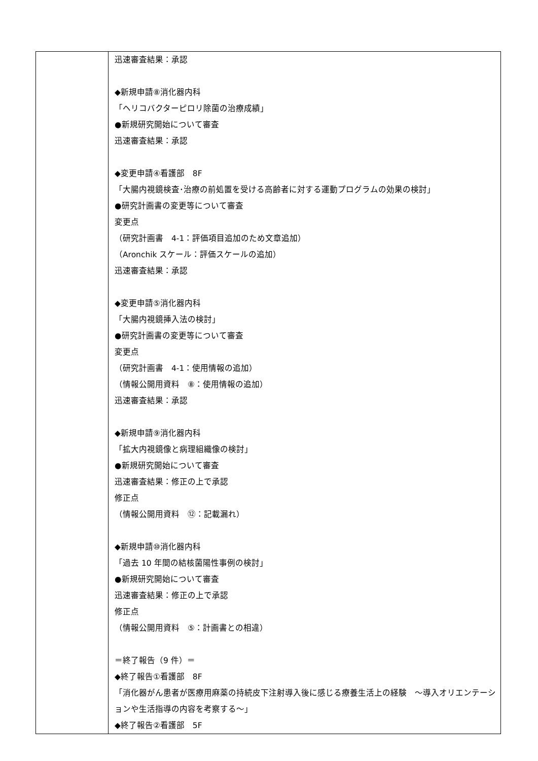| | 迅速審査結果：承認 ◆新規申請⑧消化器内科 「ヘリコバクターピロリ除菌の治療成績」 ●新規研究開始について審査 迅速審査結果：承認 ◆変更申請④看護部 8F 「大腸内視鏡検査･治療の前処置を受ける高齢者に対する運動プログラムの効果の検討」 ●研究計画書の変更等について審査 変更点 （研究計画書 4-1：評価項目追加のため文章追加） （Aronchik スケール：評価スケールの追加） 迅速審査結果：承認 ◆変更申請⑤消化器内科 「大腸内視鏡挿入法の検討」 ●研究計画書の変更等について審査 変更点 （研究計画書 4-1：使用情報の追加） （情報公開用資料 ⑧：使用情報の追加） 迅速審査結果：承認 ◆新規申請⑨消化器内科 「拡大内視鏡像と病理組織像の検討」 ●新規研究開始について審査 迅速審査結果：修正の上で承認 修正点 （情報公開用資料 ⑫：記載漏れ） ◆新規申請⑩消化器内科 「過去 10 年間の結核菌陽性事例の検討」 ●新規研究開始について審査 迅速審査結果：修正の上で承認 修正点 （情報公開用資料 ⑤：計画書との相違） ＝終了報告（9 件）＝ ◆終了報告①看護部 8F 「消化器がん患者が医療用麻薬の持続皮下注射導入後に感じる療養生活上の経験 ～導入オリエンテーションや生活指導の内容を考察する～」 ◆終了報告②看護部 5F |